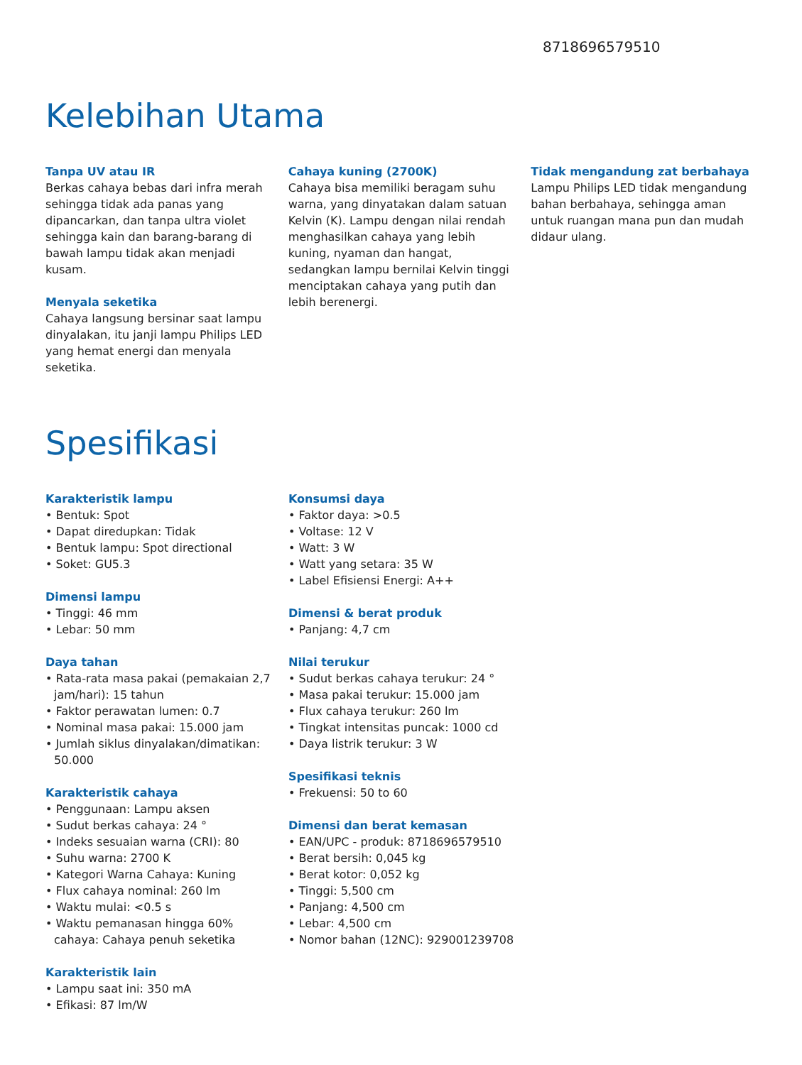8718696579510
Kelebihan Utama
Tanpa UV atau IR
Berkas cahaya bebas dari infra merah sehingga tidak ada panas yang dipancarkan, dan tanpa ultra violet sehingga kain dan barang-barang di bawah lampu tidak akan menjadi kusam.
Menyala seketika
Cahaya langsung bersinar saat lampu dinyalakan, itu janji lampu Philips LED yang hemat energi dan menyala seketika.
Cahaya kuning (2700K)
Cahaya bisa memiliki beragam suhu warna, yang dinyatakan dalam satuan Kelvin (K). Lampu dengan nilai rendah menghasilkan cahaya yang lebih kuning, nyaman dan hangat, sedangkan lampu bernilai Kelvin tinggi menciptakan cahaya yang putih dan lebih berenergi.
Tidak mengandung zat berbahaya
Lampu Philips LED tidak mengandung bahan berbahaya, sehingga aman untuk ruangan mana pun dan mudah didaur ulang.
Spesifikasi
Karakteristik lampu
• Bentuk: Spot
• Dapat diredupkan: Tidak
• Bentuk lampu: Spot directional
• Soket: GU5.3
Dimensi lampu
• Tinggi: 46 mm
• Lebar: 50 mm
Daya tahan
• Rata-rata masa pakai (pemakaian 2,7 jam/hari): 15 tahun
• Faktor perawatan lumen: 0.7
• Nominal masa pakai: 15.000 jam
• Jumlah siklus dinyalakan/dimatikan: 50.000
Karakteristik cahaya
• Penggunaan: Lampu aksen
• Sudut berkas cahaya: 24 °
• Indeks sesuaian warna (CRI): 80
• Suhu warna: 2700 K
• Kategori Warna Cahaya: Kuning
• Flux cahaya nominal: 260 lm
• Waktu mulai: <0.5 s
• Waktu pemanasan hingga 60% cahaya: Cahaya penuh seketika
Karakteristik lain
• Lampu saat ini: 350 mA
• Efikasi: 87 lm/W
Konsumsi daya
• Faktor daya: >0.5
• Voltase: 12 V
• Watt: 3 W
• Watt yang setara: 35 W
• Label Efisiensi Energi: A++
Dimensi & berat produk
• Panjang: 4,7 cm
Nilai terukur
• Sudut berkas cahaya terukur: 24 °
• Masa pakai terukur: 15.000 jam
• Flux cahaya terukur: 260 lm
• Tingkat intensitas puncak: 1000 cd
• Daya listrik terukur: 3 W
Spesifikasi teknis
• Frekuensi: 50 to 60
Dimensi dan berat kemasan
• EAN/UPC - produk: 8718696579510
• Berat bersih: 0,045 kg
• Berat kotor: 0,052 kg
• Tinggi: 5,500 cm
• Panjang: 4,500 cm
• Lebar: 4,500 cm
• Nomor bahan (12NC): 929001239708